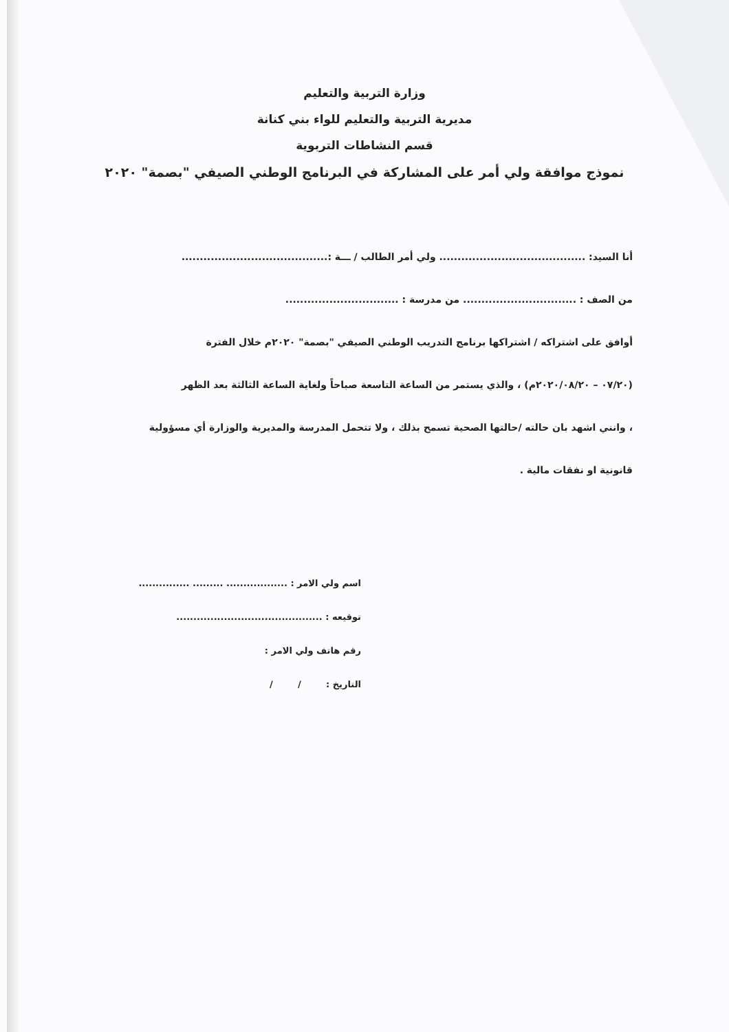وزارة التربية والتعليم
مديرية التربية والتعليم للواء بني كنانة
قسم النشاطات التربوية
نموذج موافقة ولي أمر على المشاركة في البرنامج الوطني الصيفي "بصمة" ٢٠٢٠
أنا السيد: ........................................ ولي أمر الطالب / ـــة :........................................
من الصف : ............................... من مدرسة : ...............................
أوافق على اشتراكه / اشتراكها برنامج التدريب الوطني الصيفي "بصمة" ٢٠٢٠م خلال الفترة
(٠٧/٢٠ – ٢٠٢٠/٠٨/٢٠م) ، والذي يستمر من الساعة التاسعة صباحاً ولغاية الساعة الثالثة بعد الظهر
، وانني اشهد بان حالته /حالتها الصحية تسمح بذلك ، ولا تتحمل المدرسة والمديرية والوزارة أي مسؤولية
قانونية او نفقات مالية .
اسم ولي الامر : .................. ......... ...............
توقيعه : ...........................................
رقم هاتف ولي الامر :
التاريخ : / /